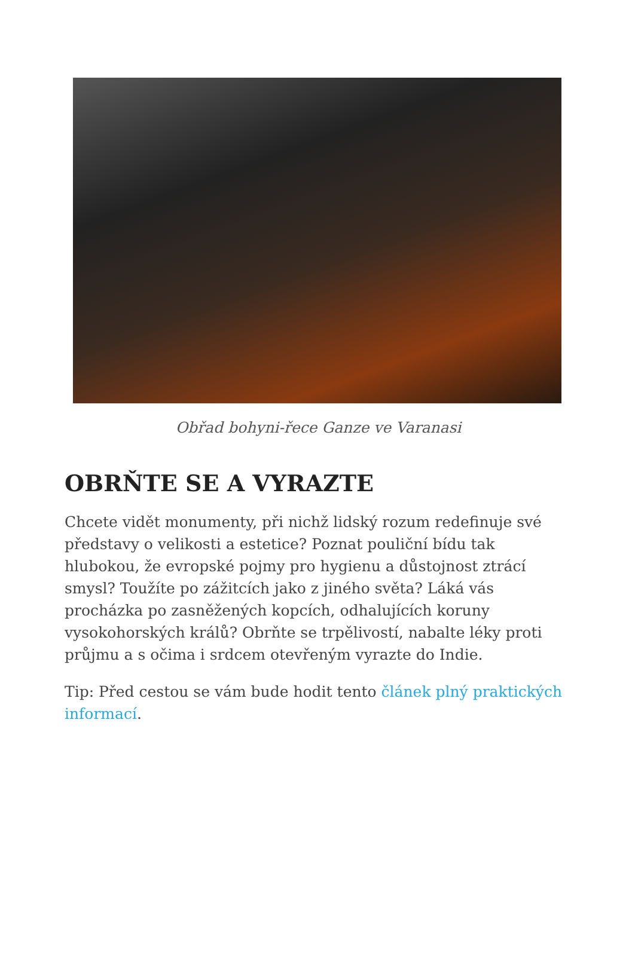Obřad bohyni-řece Ganze ve Varanasi
OBRŇTE SE A VYRAZTE
Chcete vidět monumenty, při nichž lidský rozum redefinuje své představy o velikosti a estetice? Poznat pouliční bídu tak hlubokou, že evropské pojmy pro hygienu a důstojnost ztrácí smysl? Toužíte po zážitcích jako z jiného světa? Láká vás procházka po zasněžených kopcích, odhalujících koruny vysokohorských králů? Obrňte se trpělivostí, nabalte léky proti průjmu a s očima i srdcem otevřeným vyrazte do Indie.
Tip: Před cestou se vám bude hodit tento článek plný praktických informací.